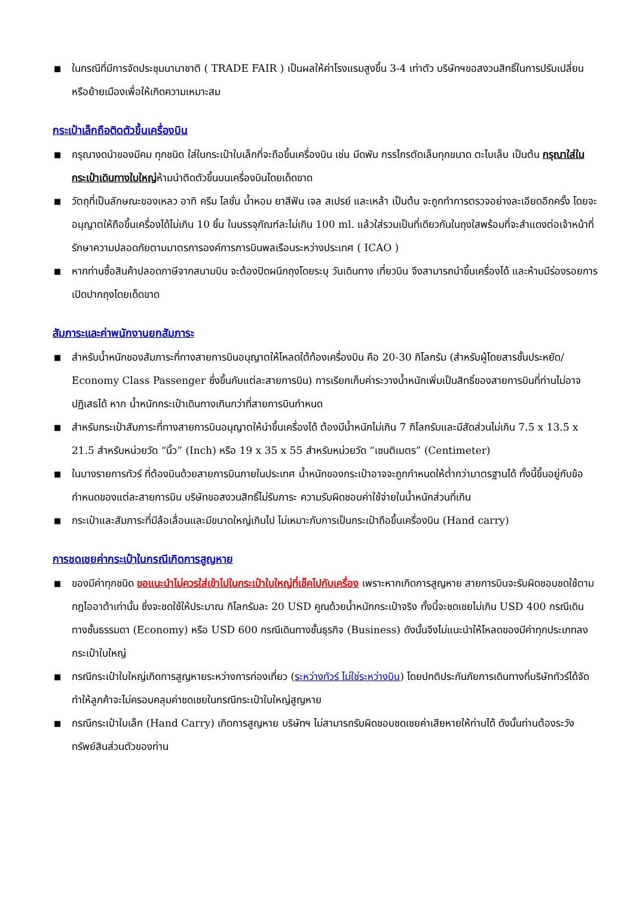■ ในกรณีที่มีการจัดประชุมนานาชาติ ( TRADE FAIR ) เป็นผลให้ค่าโรงแรมสูงขึ้น 3-4 เท่าตัว บริษัทฯขอสงวนสิทธิ์ในการปรับเปลี่ยนหรือย้ายเมืองเพื่อให้เกิดความเหมาะสม
กระเป๋าเล็กถือติดตัวขึ้นเครื่องบิน
■ กรุณางดนำของมีคม ทุกชนิด ใส่ในกระเป๋าใบเล็กที่จะถือขึ้นเครื่องบิน เช่น มีดพับ กรรไกรตัดเล็บทุกขนาด ตะไบเล็บ เป็นต้น กรุณาใส่ในกระเป๋าเดินทางใบใหญ่ห้ามนำติดตัวขึ้นบนเครื่องบินโดยเด็ดขาด
■ วัตถุที่เป็นลักษณะของเหลว อาทิ ครีม โลชั่น น้ำหอม ยาสีฟัน เจล สเปรย์ และเหล้า เป็นต้น จะถูกทำการตรวจอย่างละเอียดอีกครั้ง โดยจะอนุญาตให้ถือขึ้นเครื่องได้ไม่เกิน 10 ชิ้น ในบรรจุภัณฑ์ละไม่เกิน 100 ml. แล้วใส่รวมเป็นที่เดียวกันในถุงใสพร้อมที่จะสำแดงต่อเจ้าหน้าที่รักษาความปลอดภัยตามมาตรการองค์การการบินพลเรือนระหว่างประเทศ ( ICAO )
■ หากท่านซื้อสินค้าปลอดภาษีจากสนามบิน จะต้องปิดผนึกถุงโดยระบุ วันเดินทาง เที่ยวบิน จึงสามารถนำขึ้นเครื่องได้ และห้ามมีร่องรอยการเปิดปากถุงโดยเด็ดขาด
สัมภาระและค่าพนักงานยกสัมภาระ
■ สำหรับน้ำหนักของสัมภาระที่ทางสายการบินอนุญาตให้โหลดใต้ท้องเครื่องบิน คือ 20-30 กิโลกรัม (สำหรับผู้โดยสารชั้นประหยัด/ Economy Class Passenger ซึ่งขึ้นกับแต่ละสายการบิน) การเรียกเก็บค่าระวางน้ำหนักเพิ่มเป็นสิทธิ์ของสายการบินที่ท่านไม่อาจปฏิเสธได้ หาก น้ำหนักกระเป๋าเดินทางเกินกว่าที่สายการบินกำหนด
■ สำหรับกระเป๋าสัมภาระที่ทางสายการบินอนุญาตให้นำขึ้นเครื่องได้ ต้องมีน้ำหนักไม่เกิน 7 กิโลกรัมและมีสัดส่วนไม่เกิน 7.5 x 13.5 x 21.5 สำหรับหน่วยวัด “นิ้ว” (Inch) หรือ 19 x 35 x 55 สำหรับหน่วยวัด “เซนติเมตร” (Centimeter)
■ ในบางรายการทัวร์ ที่ต้องบินด้วยสายการบินภายในประเทศ น้ำหนักของกระเป๋าอาจจะถูกกำหนดให้ต่ำกว่ามาตรฐานได้ ทั้งนี้ขึ้นอยู่กับข้อกำหนดของแต่ละสายการบิน บริษัทขอสงวนสิทธิ์ไม่รับภาระ ความรับผิดชอบค่าใช้จ่ายในน้ำหนักส่วนที่เกิน
■ กระเป๋าและสัมภาระที่มีล้อเลื่อนและมีขนาดใหญ่เกินไป ไม่เหมาะกับการเป็นกระเป๋าถือขึ้นเครื่องบิน (Hand carry)
การชดเชยค่ากระเป๋าในกรณีเกิดการสูญหาย
■ ของมีค่าทุกชนิด ขอแนะนำไม่ควรใส่เข้าไปในกระเป๋าใบใหญ่ที่เช็คไปกับเครื่อง เพราะหากเกิดการสูญหาย สายการบินจะรับผิดชอบชดใช้ตามกฎไออาต้าเท่านั้น ซึ่งจะชดใช้ให้ประมาณ กิโลกรัมละ 20 USD คูณด้วยน้ำหนักกระเป๋าจริง ทั้งนี้จะชดเชยไม่เกิน USD 400 กรณีเดินทางชั้นธรรมดา (Economy) หรือ USD 600 กรณีเดินทางชั้นธุรกิจ (Business) ดังนั้นจึงไม่แนะนำให้โหลดของมีค่าทุกประเภทลงกระเป๋าใบใหญ่
■ กรณีกระเป๋าใบใหญ่เกิดการสูญหายระหว่างการท่องเที่ยว (ระหว่างทัวร์ ไม่ใช่ระหว่างบิน) โดยปกติประกันภัยการเดินทางที่บริษัททัวร์ได้จัดทำให้ลูกค้าจะไม่ครอบคลุมค่าชดเชยในกรณีกระเป๋าใบใหญ่สูญหาย
■ กรณีกระเป๋าใบเล็ก (Hand Carry) เกิดการสูญหาย บริษัทฯ ไม่สามารถรับผิดชอบชดเชยค่าเสียหายให้ท่านได้ ดังนั้นท่านต้องระวังทรัพย์สินส่วนตัวของท่าน